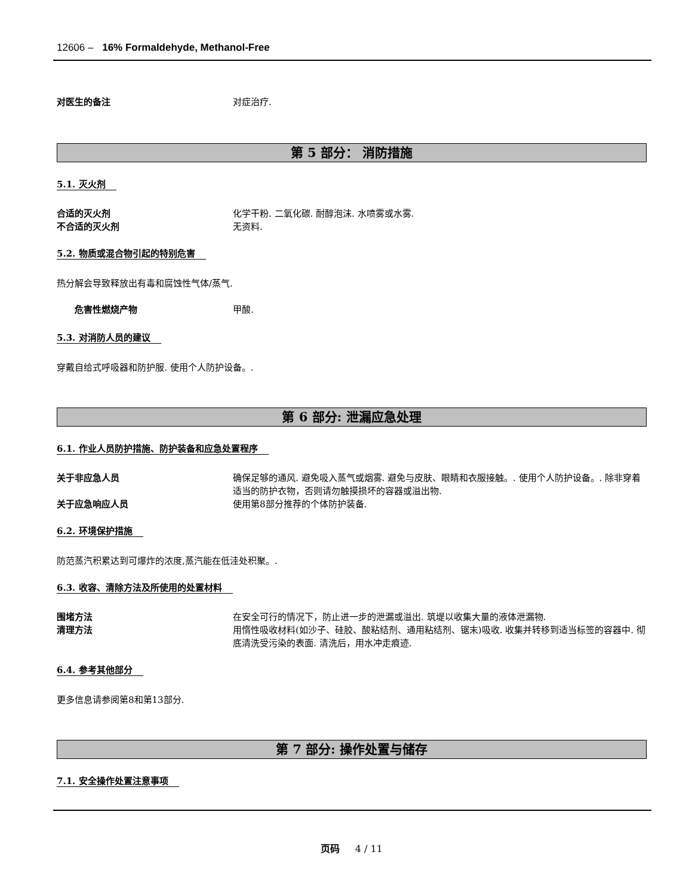12606 – 16% Formaldehyde, Methanol-Free
对医生的备注 对症治疗.
第 5 部分： 消防措施
5.1. 灭火剂
合适的灭火剂 化学干粉. 二氧化碳. 耐醇泡沫. 水喷雾或水雾.
不合适的灭火剂 无资料.
5.2. 物质或混合物引起的特别危害
热分解会导致释放出有毒和腐蚀性气体/蒸气.
危害性燃烧产物 甲酸.
5.3. 对消防人员的建议
穿戴自给式呼吸器和防护服. 使用个人防护设备。.
第 6 部分: 泄漏应急处理
6.1. 作业人员防护措施、防护装备和应急处置程序
关于非应急人员 确保足够的通风. 避免吸入蒸气或烟雾. 避免与皮肤、眼睛和衣服接触。. 使用个人防护设备。. 除非穿着适当的防护衣物，否则请勿触摸损坏的容器或溢出物.
关于应急响应人员 使用第8部分推荐的个体防护装备.
6.2. 环境保护措施
防范蒸汽积累达到可爆炸的浓度,蒸汽能在低洼处积聚。.
6.3. 收容、清除方法及所使用的处置材料
围堵方法 在安全可行的情况下，防止进一步的泄漏或溢出. 筑堤以收集大量的液体泄漏物.
清理方法 用惰性吸收材料(如沙子、硅胶、酸粘结剂、通用粘结剂、锯末)吸收. 收集并转移到适当标签的容器中. 彻底清洗受污染的表面. 清洗后，用水冲走痕迹.
6.4. 参考其他部分
更多信息请参阅第8和第13部分.
第 7 部分: 操作处置与储存
7.1. 安全操作处置注意事项
页码 4 / 11